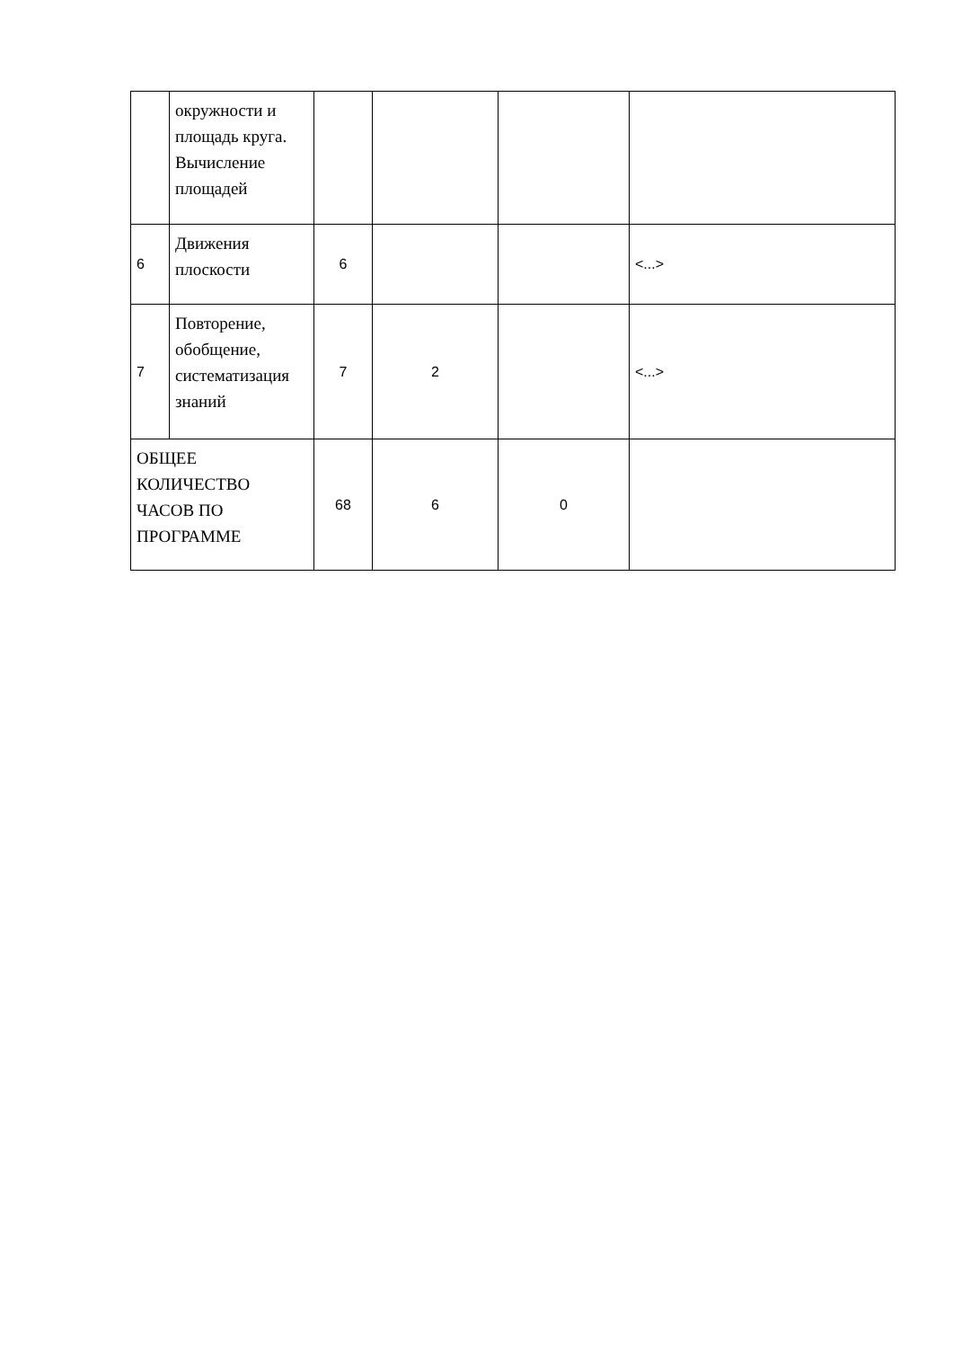| | окружности и площадь круга. Вычисление площадей | | | | |
| 6 | Движения плоскости | 6 | | | <...> |
| 7 | Повторение, обобщение, систематизация знаний | 7 | 2 | | <...> |
| ОБЩЕЕ КОЛИЧЕСТВО ЧАСОВ ПО ПРОГРАММЕ | | 68 | 6 | 0 | |